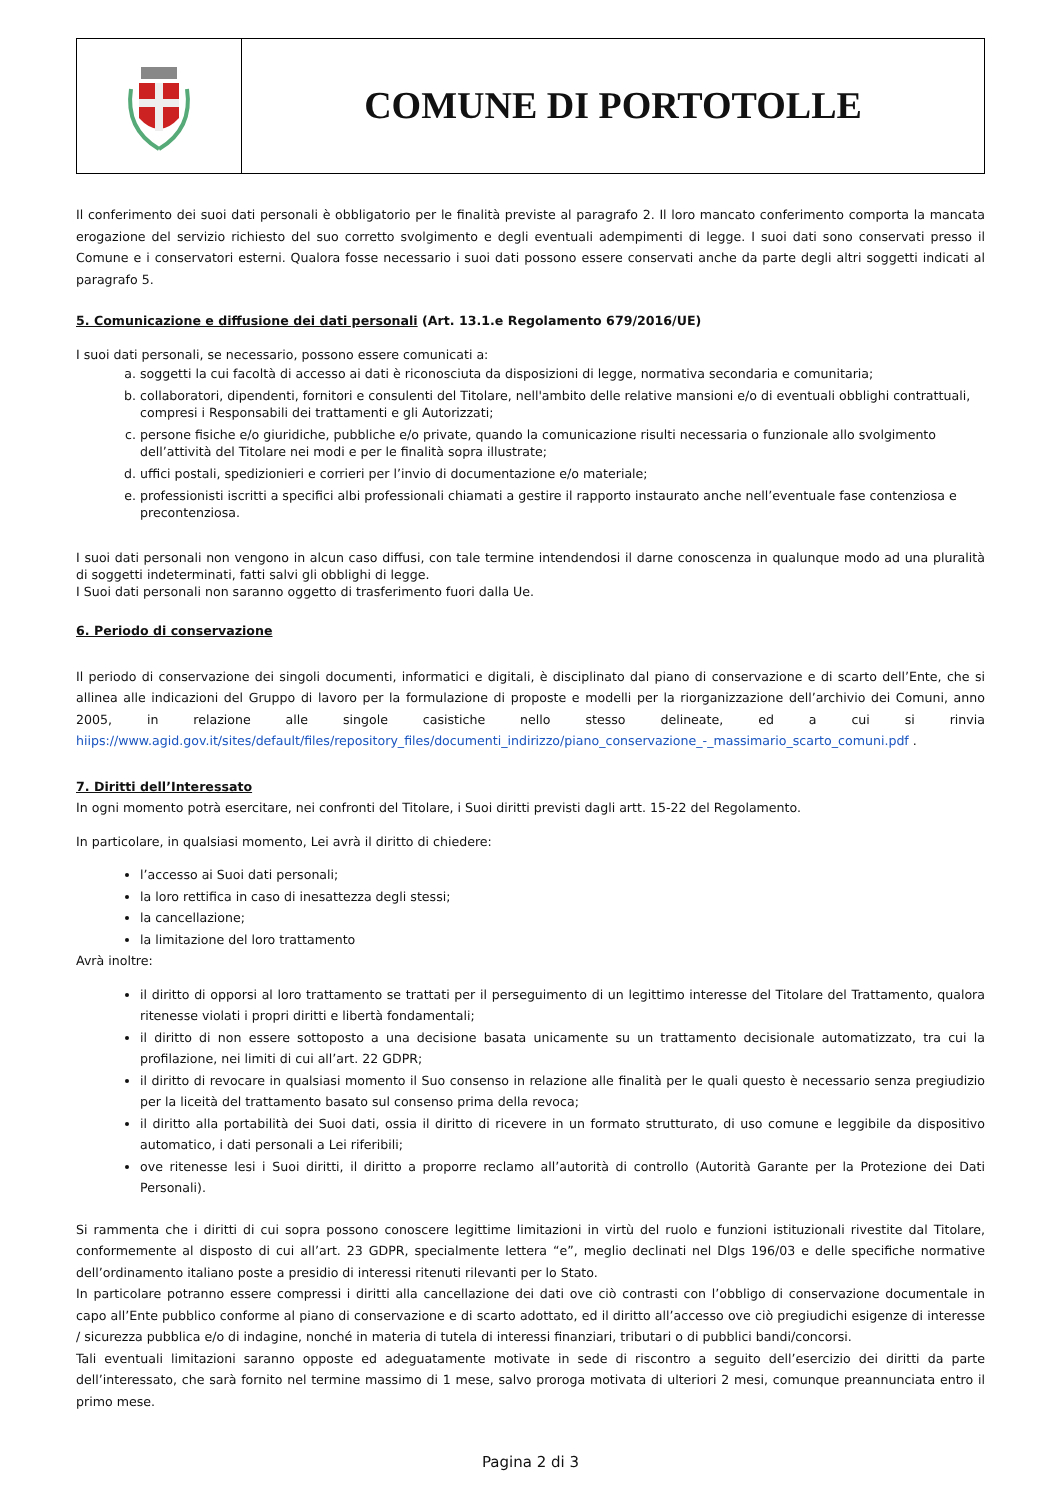COMUNE DI PORTOTOLLE
Il conferimento dei suoi dati personali è obbligatorio per le finalità previste al paragrafo 2. Il loro mancato conferimento comporta la mancata erogazione del servizio richiesto del suo corretto svolgimento e degli eventuali adempimenti di legge. I suoi dati sono conservati presso il Comune e i conservatori esterni. Qualora fosse necessario i suoi dati possono essere conservati anche da parte degli altri soggetti indicati al paragrafo 5.
5. Comunicazione e diffusione dei dati personali (Art. 13.1.e Regolamento 679/2016/UE)
I suoi dati personali, se necessario, possono essere comunicati a:
a. soggetti la cui facoltà di accesso ai dati è riconosciuta da disposizioni di legge, normativa secondaria e comunitaria;
b. collaboratori, dipendenti, fornitori e consulenti del Titolare, nell'ambito delle relative mansioni e/o di eventuali obblighi contrattuali, compresi i Responsabili dei trattamenti e gli Autorizzati;
c. persone fisiche e/o giuridiche, pubbliche e/o private, quando la comunicazione risulti necessaria o funzionale allo svolgimento dell’attività del Titolare nei modi e per le finalità sopra illustrate;
d. uffici postali, spedizionieri e corrieri per l’invio di documentazione e/o materiale;
e. professionisti iscritti a specifici albi professionali chiamati a gestire il rapporto instaurato anche nell’eventuale fase contenziosa e precontenziosa.
I suoi dati personali non vengono in alcun caso diffusi, con tale termine intendendosi il darne conoscenza in qualunque modo ad una pluralità di soggetti indeterminati, fatti salvi gli obblighi di legge.
I Suoi dati personali non saranno oggetto di trasferimento fuori dalla Ue.
6. Periodo di conservazione
Il periodo di conservazione dei singoli documenti, informatici e digitali, è disciplinato dal piano di conservazione e di scarto dell’Ente, che si allinea alle indicazioni del Gruppo di lavoro per la formulazione di proposte e modelli per la riorganizzazione dell’archivio dei Comuni, anno 2005, in relazione alle singole casistiche nello stesso delineate, ed a cui si rinvia hiips://www.agid.gov.it/sites/default/files/repository_files/documenti_indirizzo/piano_conservazione_-_massimario_scarto_comuni.pdf .
7. Diritti dell’Interessato
In ogni momento potrà esercitare, nei confronti del Titolare, i Suoi diritti previsti dagli artt. 15-22 del Regolamento.
In particolare, in qualsiasi momento, Lei avrà il diritto di chiedere:
l’accesso ai Suoi dati personali;
la loro rettifica in caso di inesattezza degli stessi;
la cancellazione;
la limitazione del loro trattamento
Avrà inoltre:
il diritto di opporsi al loro trattamento se trattati per il perseguimento di un legittimo interesse del Titolare del Trattamento, qualora ritenesse violati i propri diritti e libertà fondamentali;
il diritto di non essere sottoposto a una decisione basata unicamente su un trattamento decisionale automatizzato, tra cui la profilazione, nei limiti di cui all’art. 22 GDPR;
il diritto di revocare in qualsiasi momento il Suo consenso in relazione alle finalità per le quali questo è necessario senza pregiudizio per la liceità del trattamento basato sul consenso prima della revoca;
il diritto alla portabilità dei Suoi dati, ossia il diritto di ricevere in un formato strutturato, di uso comune e leggibile da dispositivo automatico, i dati personali a Lei riferibili;
ove ritenesse lesi i Suoi diritti, il diritto a proporre reclamo all’autorità di controllo (Autorità Garante per la Protezione dei Dati Personali).
Si rammenta che i diritti di cui sopra possono conoscere legittime limitazioni in virtù del ruolo e funzioni istituzionali rivestite dal Titolare, conformemente al disposto di cui all’art. 23 GDPR, specialmente lettera “e”, meglio declinati nel Dlgs 196/03 e delle specifiche normative dell’ordinamento italiano poste a presidio di interessi ritenuti rilevanti per lo Stato.
In particolare potranno essere compressi i diritti alla cancellazione dei dati ove ciò contrasti con l’obbligo di conservazione documentale in capo all’Ente pubblico conforme al piano di conservazione e di scarto adottato, ed il diritto all’accesso ove ciò pregiudichi esigenze di interesse / sicurezza pubblica e/o di indagine, nonché in materia di tutela di interessi finanziari, tributari o di pubblici bandi/concorsi.
Tali eventuali limitazioni saranno opposte ed adeguatamente motivate in sede di riscontro a seguito dell’esercizio dei diritti da parte dell’interessato, che sarà fornito nel termine massimo di 1 mese, salvo proroga motivata di ulteriori 2 mesi, comunque preannunciata entro il primo mese.
Pagina 2 di 3